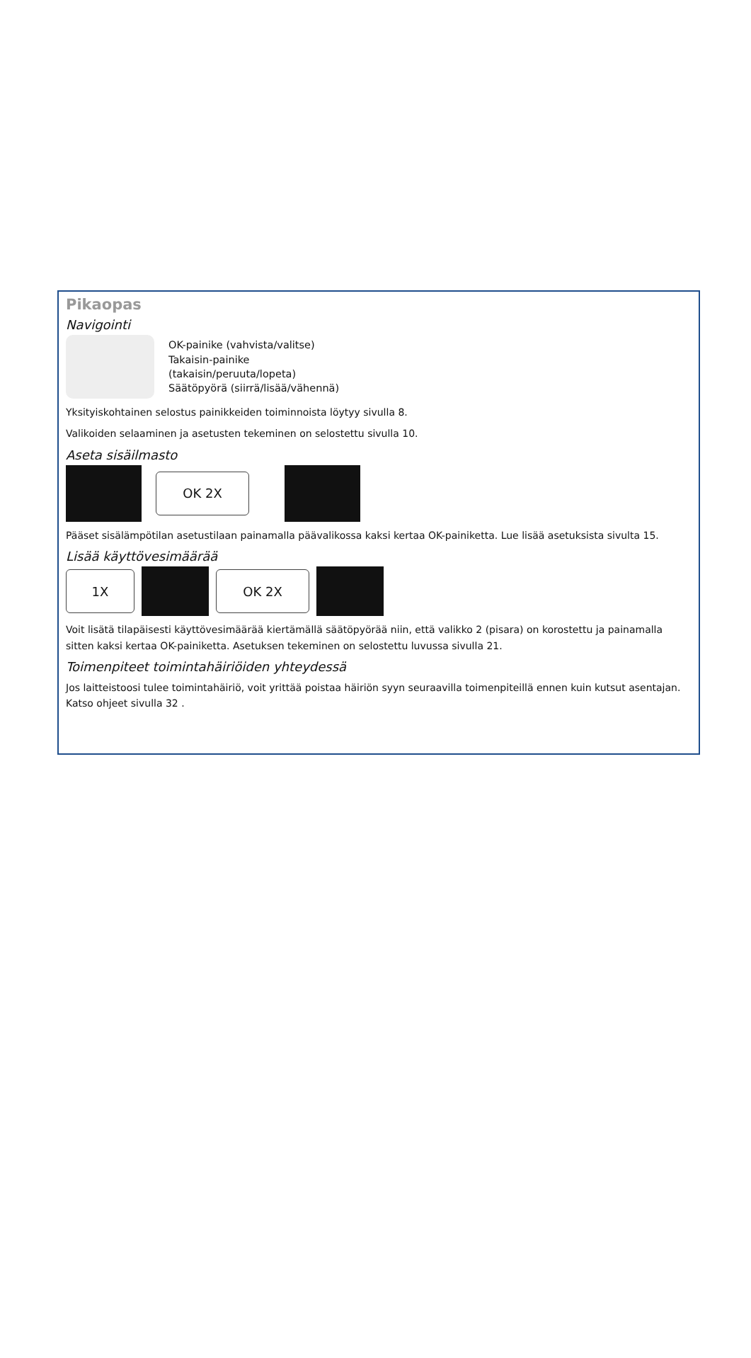Pikaopas
Navigointi
OK-painike (vahvista/valitse)
Takaisin-painike
(takaisin/peruuta/lopeta)
Säätöpyörä (siirrä/lisää/vähennä)
Yksityiskohtainen selostus painikkeiden toiminnoista löytyy sivulla 8.
Valikoiden selaaminen ja asetusten tekeminen on selostettu sivulla 10.
Aseta sisäilmasto
OK 2X
Pääset sisälämpötilan asetustilaan painamalla päävalikossa kaksi kertaa OK-painiketta. Lue lisää asetuksista sivulta 15.
Lisää käyttövesimäärää
1X OK 2X
Voit lisätä tilapäisesti käyttövesimäärää kiertämällä säätöpyörää niin, että valikko 2 (pisara) on korostettu ja painamalla sitten kaksi kertaa OK-painiketta. Asetuksen tekeminen on selostettu luvussa sivulla 21.
Toimenpiteet toimintahäiriöiden yhteydessä
Jos laitteistoosi tulee toimintahäiriö, voit yrittää poistaa häiriön syyn seuraavilla toimenpiteillä ennen kuin kutsut asentajan. Katso ohjeet sivulla 32 .